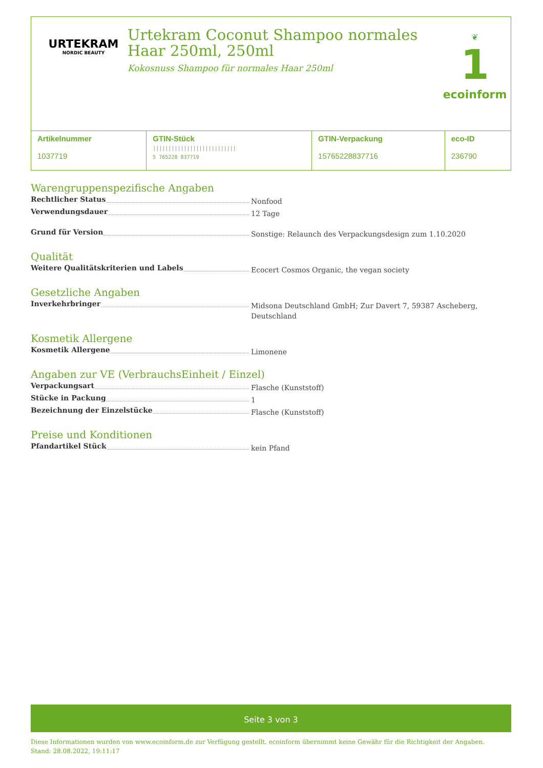URTEKRAM
NORDIC BEAUTY
Urtekram Coconut Shampoo normales Haar 250ml, 250ml
Kokosnuss Shampoo für normales Haar 250ml
❦
1
ecoinform
| Artikelnummer 1037719 | GTIN-Stück /////////////////////////// 5 765228 837719 | GTIN-Verpackung 15765228837716 | eco-ID 236790 |
Warengruppenspezifische Angaben
Rechtlicher Status
Nonfood
Verwendungsdauer
12 Tage
Grund für Version
Sonstige: Relaunch des Verpackungsdesign zum 1.10.2020
Qualität
Weitere Qualitätskriterien und Labels
Ecocert Cosmos Organic, the vegan society
Gesetzliche Angaben
Inverkehrbringer
Midsona Deutschland GmbH; Zur Davert 7, 59387 Ascheberg, Deutschland
Kosmetik Allergene
Kosmetik Allergene
Limonene
Angaben zur VE (VerbrauchsEinheit / Einzel)
Verpackungsart
Flasche (Kunststoff)
Stücke in Packung
1
Bezeichnung der Einzelstücke
Flasche (Kunststoff)
Preise und Konditionen
Pfandartikel Stück
kein Pfand
Seite 3 von 3
Diese Informationen wurden von www.ecoinform.de zur Verfügung gestellt. ecoinform übernimmt keine Gewähr für die Richtigkeit der Angaben.
Stand: 28.08.2022, 19:11:17